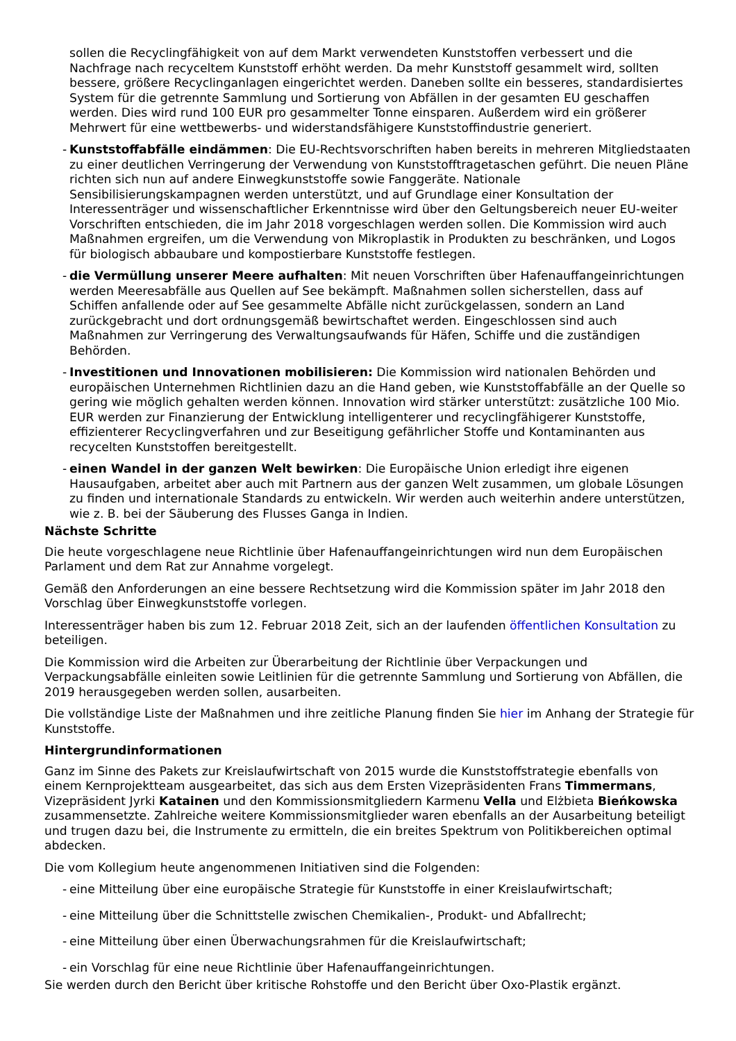sollen die Recyclingfähigkeit von auf dem Markt verwendeten Kunststoffen verbessert und die Nachfrage nach recyceltem Kunststoff erhöht werden. Da mehr Kunststoff gesammelt wird, sollten bessere, größere Recyclinganlagen eingerichtet werden. Daneben sollte ein besseres, standardisiertes System für die getrennte Sammlung und Sortierung von Abfällen in der gesamten EU geschaffen werden. Dies wird rund 100 EUR pro gesammelter Tonne einsparen. Außerdem wird ein größerer Mehrwert für eine wettbewerbs- und widerstandsfähigere Kunststoffindustrie generiert.
-
Kunststoffabfälle eindämmen: Die EU-Rechtsvorschriften haben bereits in mehreren Mitgliedstaaten zu einer deutlichen Verringerung der Verwendung von Kunststofftragetaschen geführt. Die neuen Pläne richten sich nun auf andere Einwegkunststoffe sowie Fanggeräte. Nationale Sensibilisierungskampagnen werden unterstützt, und auf Grundlage einer Konsultation der Interessenträger und wissenschaftlicher Erkenntnisse wird über den Geltungsbereich neuer EU-weiter Vorschriften entschieden, die im Jahr 2018 vorgeschlagen werden sollen. Die Kommission wird auch Maßnahmen ergreifen, um die Verwendung von Mikroplastik in Produkten zu beschränken, und Logos für biologisch abbaubare und kompostierbare Kunststoffe festlegen.
-
die Vermüllung unserer Meere aufhalten: Mit neuen Vorschriften über Hafenauffangeinrichtungen werden Meeresabfälle aus Quellen auf See bekämpft. Maßnahmen sollen sicherstellen, dass auf Schiffen anfallende oder auf See gesammelte Abfälle nicht zurückgelassen, sondern an Land zurückgebracht und dort ordnungsgemäß bewirtschaftet werden. Eingeschlossen sind auch Maßnahmen zur Verringerung des Verwaltungsaufwands für Häfen, Schiffe und die zuständigen Behörden.
-
Investitionen und Innovationen mobilisieren: Die Kommission wird nationalen Behörden und europäischen Unternehmen Richtlinien dazu an die Hand geben, wie Kunststoffabfälle an der Quelle so gering wie möglich gehalten werden können. Innovation wird stärker unterstützt: zusätzliche 100 Mio. EUR werden zur Finanzierung der Entwicklung intelligenterer und recyclingfähigerer Kunststoffe, effizienterer Recyclingverfahren und zur Beseitigung gefährlicher Stoffe und Kontaminanten aus recycelten Kunststoffen bereitgestellt.
-
einen Wandel in der ganzen Welt bewirken: Die Europäische Union erledigt ihre eigenen Hausaufgaben, arbeitet aber auch mit Partnern aus der ganzen Welt zusammen, um globale Lösungen zu finden und internationale Standards zu entwickeln. Wir werden auch weiterhin andere unterstützen, wie z. B. bei der Säuberung des Flusses Ganga in Indien.
Nächste Schritte
Die heute vorgeschlagene neue Richtlinie über Hafenauffangeinrichtungen wird nun dem Europäischen Parlament und dem Rat zur Annahme vorgelegt.
Gemäß den Anforderungen an eine bessere Rechtsetzung wird die Kommission später im Jahr 2018 den Vorschlag über Einwegkunststoffe vorlegen.
Interessenträger haben bis zum 12. Februar 2018 Zeit, sich an der laufenden öffentlichen Konsultation zu beteiligen.
Die Kommission wird die Arbeiten zur Überarbeitung der Richtlinie über Verpackungen und Verpackungsabfälle einleiten sowie Leitlinien für die getrennte Sammlung und Sortierung von Abfällen, die 2019 herausgegeben werden sollen, ausarbeiten.
Die vollständige Liste der Maßnahmen und ihre zeitliche Planung finden Sie hier im Anhang der Strategie für Kunststoffe.
Hintergrundinformationen
Ganz im Sinne des Pakets zur Kreislaufwirtschaft von 2015 wurde die Kunststoffstrategie ebenfalls von einem Kernprojektteam ausgearbeitet, das sich aus dem Ersten Vizepräsidenten Frans Timmermans, Vizepräsident Jyrki Katainen und den Kommissionsmitgliedern Karmenu Vella und Elżbieta Bieńkowska zusammensetzte. Zahlreiche weitere Kommissionsmitglieder waren ebenfalls an der Ausarbeitung beteiligt und trugen dazu bei, die Instrumente zu ermitteln, die ein breites Spektrum von Politikbereichen optimal abdecken.
Die vom Kollegium heute angenommenen Initiativen sind die Folgenden:
-
eine Mitteilung über eine europäische Strategie für Kunststoffe in einer Kreislaufwirtschaft;
-
eine Mitteilung über die Schnittstelle zwischen Chemikalien-, Produkt- und Abfallrecht;
-
eine Mitteilung über einen Überwachungsrahmen für die Kreislaufwirtschaft;
-
ein Vorschlag für eine neue Richtlinie über Hafenauffangeinrichtungen.
Sie werden durch den Bericht über kritische Rohstoffe und den Bericht über Oxo-Plastik ergänzt.